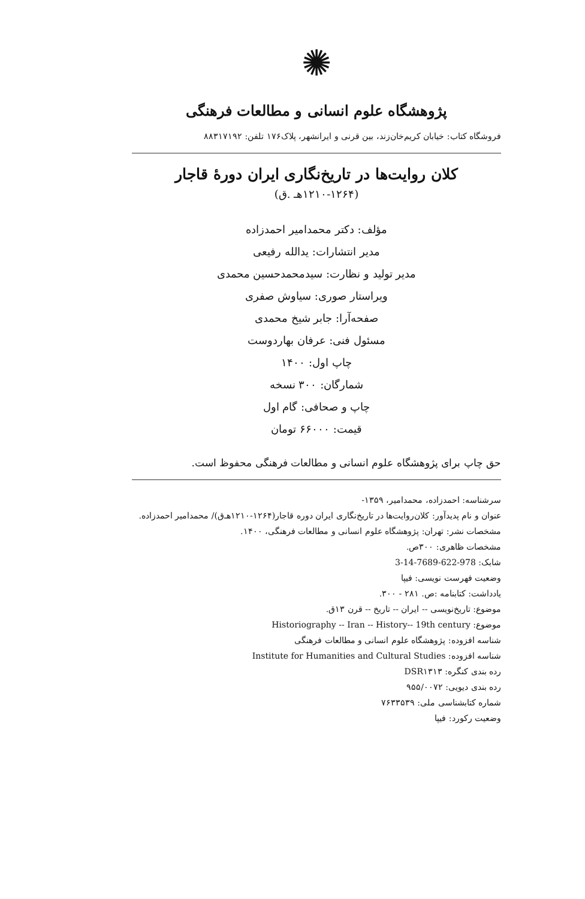✺
پژوهشگاه علوم انسانی و مطالعات فرهنگی
فروشگاه کتاب: خیابان کریم‌خان‌زند، بین قرنی و ایرانشهر، پلاک۱۷۶ تلفن: ۸۸۳۱۷۱۹۲
کلان روایت‌ها در تاریخ‌نگاری ایران دورهٔ قاجار
(۱۲۱۰-۱۲۶۴هـ .ق)
مؤلف: دکتر محمدامیر احمدزاده
مدیر انتشارات: یدالله رفیعی
مدیر تولید و نظارت: سیدمحمدحسین محمدی
ویراستار صوری: سیاوش صفری
صفحه‌آرا: جابر شیخ محمدی
مسئول فنی: عرفان بهاردوست
چاپ اول: ۱۴۰۰
شمارگان: ۳۰۰ نسخه
چاپ و صحافی: گام اول
قیمت: ۶۶۰۰۰ تومان
حق چاپ برای پژوهشگاه علوم انسانی و مطالعات فرهنگی محفوظ است.
سرشناسه: احمدزاده، محمدامیر، ۱۳۵۹-
عنوان و نام پدیدآور: کلان‌روایت‌ها در تاریخ‌نگاری ایران دوره قاجار(۱۲۶۴-۱۲۱۰هـ‌ق)/ محمدامیر احمدزاده.
مشخصات نشر: تهران: پژوهشگاه علوم انسانی و مطالعات فرهنگی، ۱۴۰۰.
مشخصات ظاهری: ۳۰۰ص.
شابک: 978-622-7689-14-3
وضعیت فهرست نویسی: فیپا
یادداشت: کتابنامه :ص. ۲۸۱ - ۳۰۰.
موضوع: تاریخ‌نویسی -- ایران -- تاریخ -- قرن ۱۳ق.
موضوع: Historiography -- Iran -- History-- 19th century
شناسه افزوده: پژوهشگاه علوم انسانی و مطالعات فرهنگی
شناسه افزوده: Institute for Humanities and Cultural Studies
رده بندی کنگره: DSR۱۳۱۳
رده بندی دیویی: ۹۵۵/۰۰۷۲
شماره کتابشناسی ملی: ۷۶۳۳۵۳۹
وضعیت رکورد: فیپا